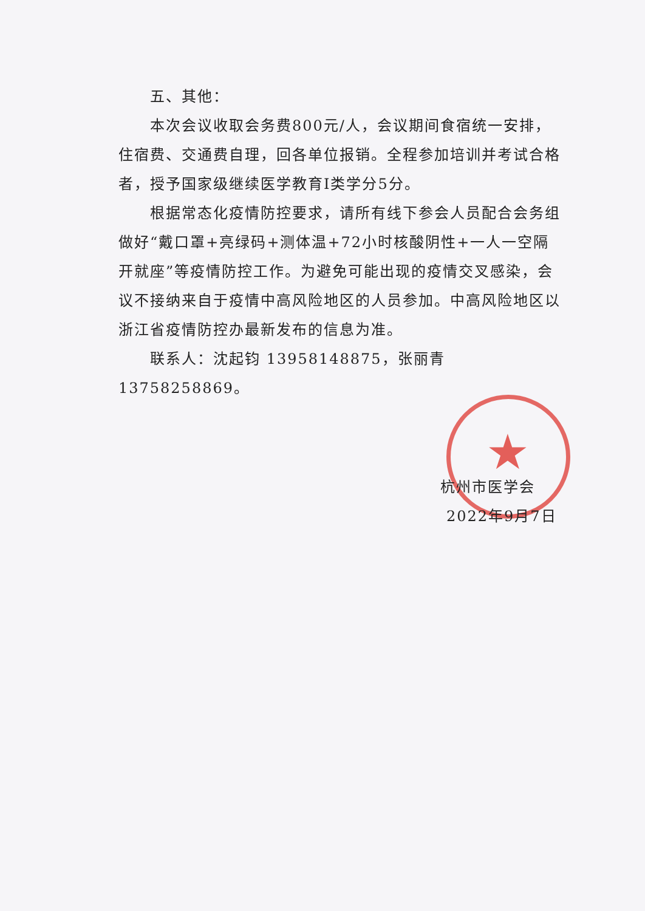★
五、其他：
本次会议收取会务费800元/人，会议期间食宿统一安排，住宿费、交通费自理，回各单位报销。全程参加培训并考试合格者，授予国家级继续医学教育Ⅰ类学分5分。
根据常态化疫情防控要求，请所有线下参会人员配合会务组做好“戴口罩+亮绿码+测体温+72小时核酸阴性+一人一空隔开就座”等疫情防控工作。为避免可能出现的疫情交叉感染，会议不接纳来自于疫情中高风险地区的人员参加。中高风险地区以浙江省疫情防控办最新发布的信息为准。
联系人：沈起钧 13958148875，张丽青 13758258869。
杭州市医学会
2022年9月7日